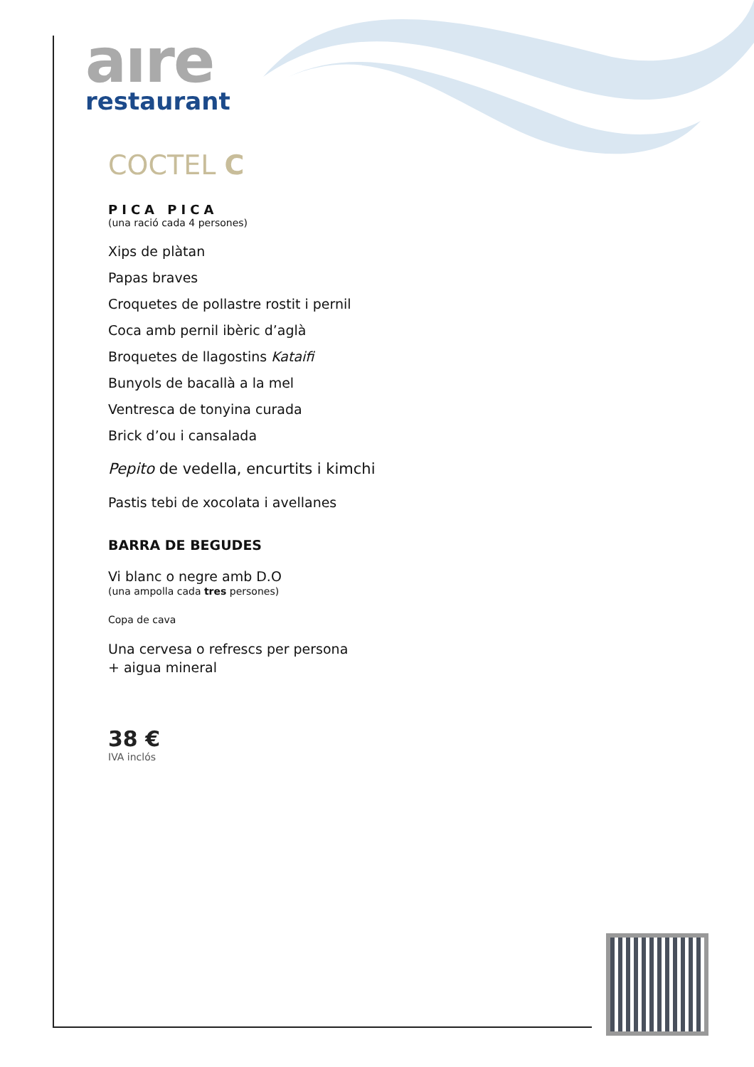aıre
restaurant
COCTEL C
PICA PICA
(una ració cada 4 persones)
Xips de plàtan
Papas braves
Croquetes de pollastre rostit i pernil
Coca amb pernil ibèric d’aglà
Broquetes de llagostins Kataifi
Bunyols de bacallà a la mel
Ventresca de tonyina curada
Brick d’ou i cansalada
Pepito de vedella, encurtits i kimchi
Pastis tebi de xocolata i avellanes
BARRA DE BEGUDES
Vi blanc o negre amb D.O
(una ampolla cada tres persones)
Copa de cava
Una cervesa o refrescs per persona
+ aigua mineral
38 €
IVA inclós